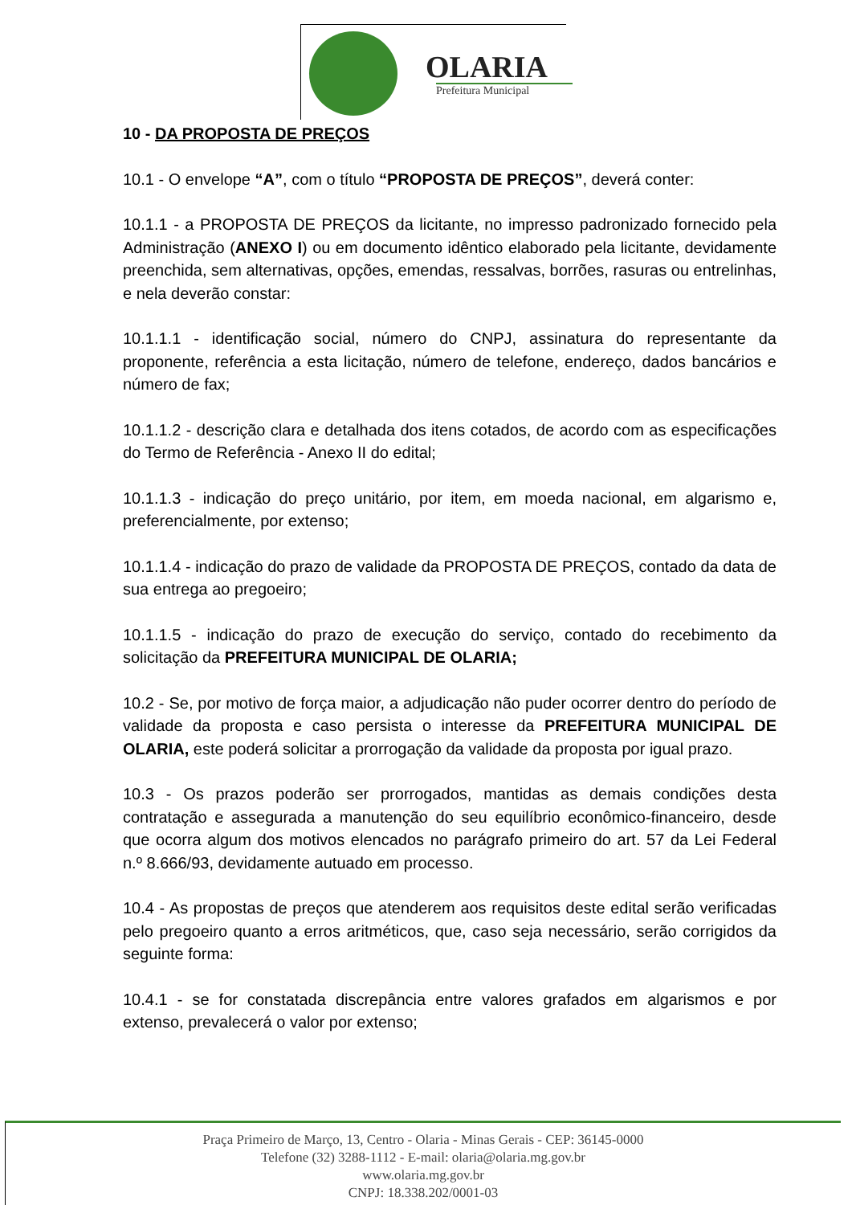OLARIA
Prefeitura Municipal
10 - DA PROPOSTA DE PREÇOS
10.1 - O envelope “A”, com o título “PROPOSTA DE PREÇOS”, deverá conter:
10.1.1 - a PROPOSTA DE PREÇOS da licitante, no impresso padronizado fornecido pela Administração (ANEXO I) ou em documento idêntico elaborado pela licitante, devidamente preenchida, sem alternativas, opções, emendas, ressalvas, borrões, rasuras ou entrelinhas, e nela deverão constar:
10.1.1.1 - identificação social, número do CNPJ, assinatura do representante da proponente, referência a esta licitação, número de telefone, endereço, dados bancários e número de fax;
10.1.1.2 - descrição clara e detalhada dos itens cotados, de acordo com as especificações do Termo de Referência - Anexo II do edital;
10.1.1.3 - indicação do preço unitário, por item, em moeda nacional, em algarismo e, preferencialmente, por extenso;
10.1.1.4 - indicação do prazo de validade da PROPOSTA DE PREÇOS, contado da data de sua entrega ao pregoeiro;
10.1.1.5 - indicação do prazo de execução do serviço, contado do recebimento da solicitação da PREFEITURA MUNICIPAL DE OLARIA;
10.2 - Se, por motivo de força maior, a adjudicação não puder ocorrer dentro do período de validade da proposta e caso persista o interesse da PREFEITURA MUNICIPAL DE OLARIA, este poderá solicitar a prorrogação da validade da proposta por igual prazo.
10.3 - Os prazos poderão ser prorrogados, mantidas as demais condições desta contratação e assegurada a manutenção do seu equilíbrio econômico-financeiro, desde que ocorra algum dos motivos elencados no parágrafo primeiro do art. 57 da Lei Federal n.º 8.666/93, devidamente autuado em processo.
10.4 - As propostas de preços que atenderem aos requisitos deste edital serão verificadas pelo pregoeiro quanto a erros aritméticos, que, caso seja necessário, serão corrigidos da seguinte forma:
10.4.1 - se for constatada discrepância entre valores grafados em algarismos e por extenso, prevalecerá o valor por extenso;
Praça Primeiro de Março, 13, Centro - Olaria - Minas Gerais - CEP: 36145-0000
Telefone (32) 3288-1112 - E-mail: olaria@olaria.mg.gov.br
www.olaria.mg.gov.br
CNPJ: 18.338.202/0001-03